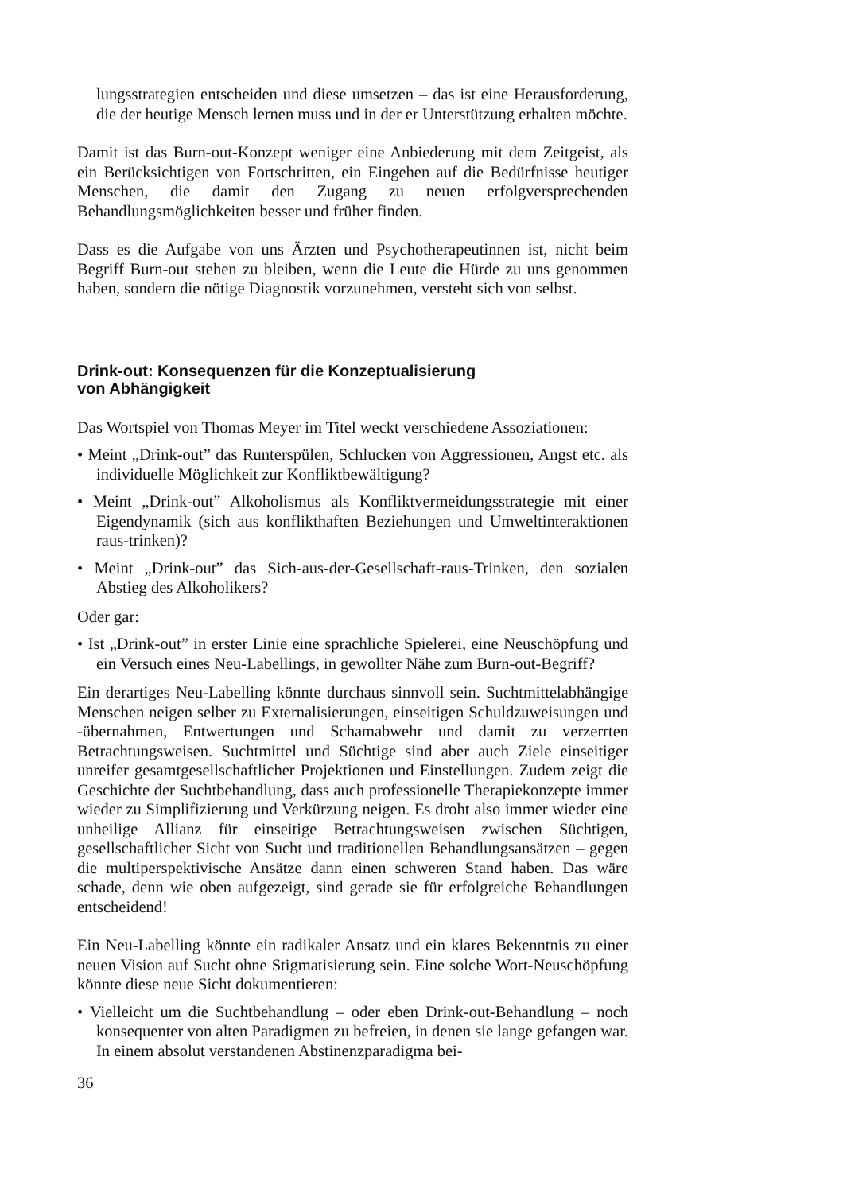lungsstrategien entscheiden und diese umsetzen – das ist eine Herausforderung, die der heutige Mensch lernen muss und in der er Unterstützung erhalten möchte.
Damit ist das Burn-out-Konzept weniger eine Anbiederung mit dem Zeitgeist, als ein Berücksichtigen von Fortschritten, ein Eingehen auf die Bedürfnisse heutiger Menschen, die damit den Zugang zu neuen erfolgversprechenden Behandlungsmöglichkeiten besser und früher finden.
Dass es die Aufgabe von uns Ärzten und Psychotherapeutinnen ist, nicht beim Begriff Burn-out stehen zu bleiben, wenn die Leute die Hürde zu uns genommen haben, sondern die nötige Diagnostik vorzunehmen, versteht sich von selbst.
Drink-out: Konsequenzen für die Konzeptualisierung
von Abhängigkeit
Das Wortspiel von Thomas Meyer im Titel weckt verschiedene Assoziationen:
• Meint „Drink-out” das Runterspülen, Schlucken von Aggressionen, Angst etc. als individuelle Möglichkeit zur Konfliktbewältigung?
• Meint „Drink-out” Alkoholismus als Konfliktvermeidungsstrategie mit einer Eigendynamik (sich aus konflikthaften Beziehungen und Umweltinteraktionen raus-trinken)?
• Meint „Drink-out” das Sich-aus-der-Gesellschaft-raus-Trinken, den sozialen Abstieg des Alkoholikers?
Oder gar:
• Ist „Drink-out” in erster Linie eine sprachliche Spielerei, eine Neuschöpfung und ein Versuch eines Neu-Labellings, in gewollter Nähe zum Burn-out-Begriff?
Ein derartiges Neu-Labelling könnte durchaus sinnvoll sein. Suchtmittelabhängige Menschen neigen selber zu Externalisierungen, einseitigen Schuldzuweisungen und -übernahmen, Entwertungen und Schamabwehr und damit zu verzerrten Betrachtungsweisen. Suchtmittel und Süchtige sind aber auch Ziele einseitiger unreifer gesamtgesellschaftlicher Projektionen und Einstellungen. Zudem zeigt die Geschichte der Suchtbehandlung, dass auch professionelle Therapiekonzepte immer wieder zu Simplifizierung und Verkürzung neigen. Es droht also immer wieder eine unheilige Allianz für einseitige Betrachtungsweisen zwischen Süchtigen, gesellschaftlicher Sicht von Sucht und traditionellen Behandlungsansätzen – gegen die multiperspektivische Ansätze dann einen schweren Stand haben. Das wäre schade, denn wie oben aufgezeigt, sind gerade sie für erfolgreiche Behandlungen entscheidend!
Ein Neu-Labelling könnte ein radikaler Ansatz und ein klares Bekenntnis zu einer neuen Vision auf Sucht ohne Stigmatisierung sein. Eine solche Wort-Neuschöpfung könnte diese neue Sicht dokumentieren:
• Vielleicht um die Suchtbehandlung – oder eben Drink-out-Behandlung – noch konsequenter von alten Paradigmen zu befreien, in denen sie lange gefangen war. In einem absolut verstandenen Abstinenzparadigma bei-
36